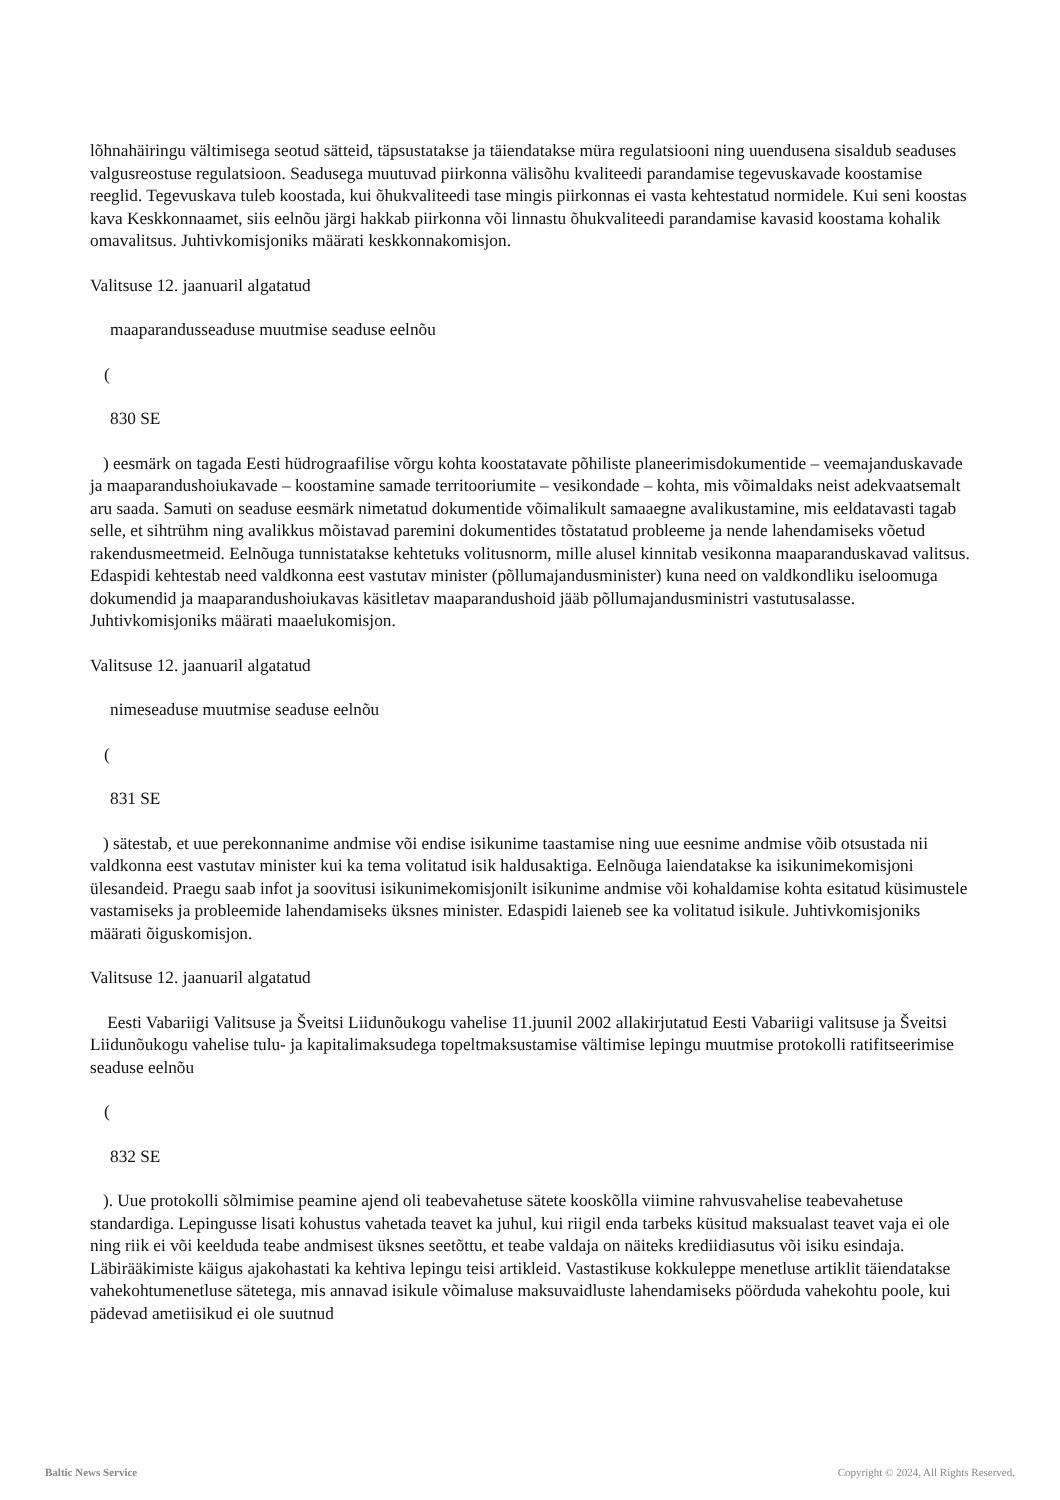lõhnahäiringu vältimisega seotud sätteid, täpsustatakse ja täiendatakse müra regulatsiooni ning uuendusena sisaldub seaduses valgusreostuse regulatsioon. Seadusega muutuvad piirkonna välisõhu kvaliteedi parandamise tegevuskavade koostamise reeglid. Tegevuskava tuleb koostada, kui õhukvaliteedi tase mingis piirkonnas ei vasta kehtestatud normidele. Kui seni koostas kava Keskkonnaamet, siis eelnõu järgi hakkab piirkonna või linnastu õhukvaliteedi parandamise kavasid koostama kohalik omavalitsus. Juhtivkomisjoniks määrati keskkonnakomisjon.
Valitsuse 12. jaanuaril algatatud
maaparandusseaduse muutmise seaduse eelnõu
(
830 SE
) eesmärk on tagada Eesti hüdrograafilise võrgu kohta koostatavate põhiliste planeerimisdokumentide – veemajanduskavade ja maaparandushoiukavade – koostamine samade territooriumite – vesikondade – kohta, mis võimaldaks neist adekvaatsemalt aru saada. Samuti on seaduse eesmärk nimetatud dokumentide võimalikult samaaegne avalikustamine, mis eeldatavasti tagab selle, et sihtrühm ning avalikkus mõistavad paremini dokumentides tõstatatud probleeme ja nende lahendamiseks võetud rakendusmeetmeid. Eelnõuga tunnistatakse kehtetuks volitusnorm, mille alusel kinnitab vesikonna maaparanduskavad valitsus. Edaspidi kehtestab need valdkonna eest vastutav minister (põllumajandusminister) kuna need on valdkondliku iseloomuga dokumendid ja maaparandushoiukavas käsitletav maaparandushoid jääb põllumajandusministri vastutusalasse. Juhtivkomisjoniks määrati maaelukomisjon.
Valitsuse 12. jaanuaril algatatud
nimeseaduse muutmise seaduse eelnõu
(
831 SE
) sätestab, et uue perekonnanime andmise või endise isikunime taastamise ning uue eesnime andmise võib otsustada nii valdkonna eest vastutav minister kui ka tema volitatud isik haldusaktiga. Eelnõuga laiendatakse ka isikunimekomisjoni ülesandeid. Praegu saab infot ja soovitusi isikunimekomisjonilt isikunime andmise või kohaldamise kohta esitatud küsimustele vastamiseks ja probleemide lahendamiseks üksnes minister. Edaspidi laieneb see ka volitatud isikule. Juhtivkomisjoniks määrati õiguskomisjon.
Valitsuse 12. jaanuaril algatatud
Eesti Vabariigi Valitsuse ja Šveitsi Liidunõukogu vahelise 11.juunil 2002 allakirjutatud Eesti Vabariigi valitsuse ja Šveitsi Liidunõukogu vahelise tulu- ja kapitalimaksudega topeltmaksustamise vältimise lepingu muutmise protokolli ratifitseerimise seaduse eelnõu
(
832 SE
). Uue protokolli sõlmimise peamine ajend oli teabevahetuse sätete kooskõlla viimine rahvusvahelise teabevahetuse standardiga. Lepingusse lisati kohustus vahetada teavet ka juhul, kui riigil enda tarbeks küsitud maksualast teavet vaja ei ole ning riik ei või keelduda teabe andmisest üksnes seetõttu, et teabe valdaja on näiteks krediidiasutus või isiku esindaja. Läbirääkimiste käigus ajakohastati ka kehtiva lepingu teisi artikleid. Vastastikuse kokkuleppe menetluse artiklit täiendatakse vahekohtumenetluse sätetega, mis annavad isikule võimaluse maksuvaidluste lahendamiseks pöörduda vahekohtu poole, kui pädevad ametiisikud ei ole suutnud
Baltic News Service
Copyright © 2024, All Rights Reserved.